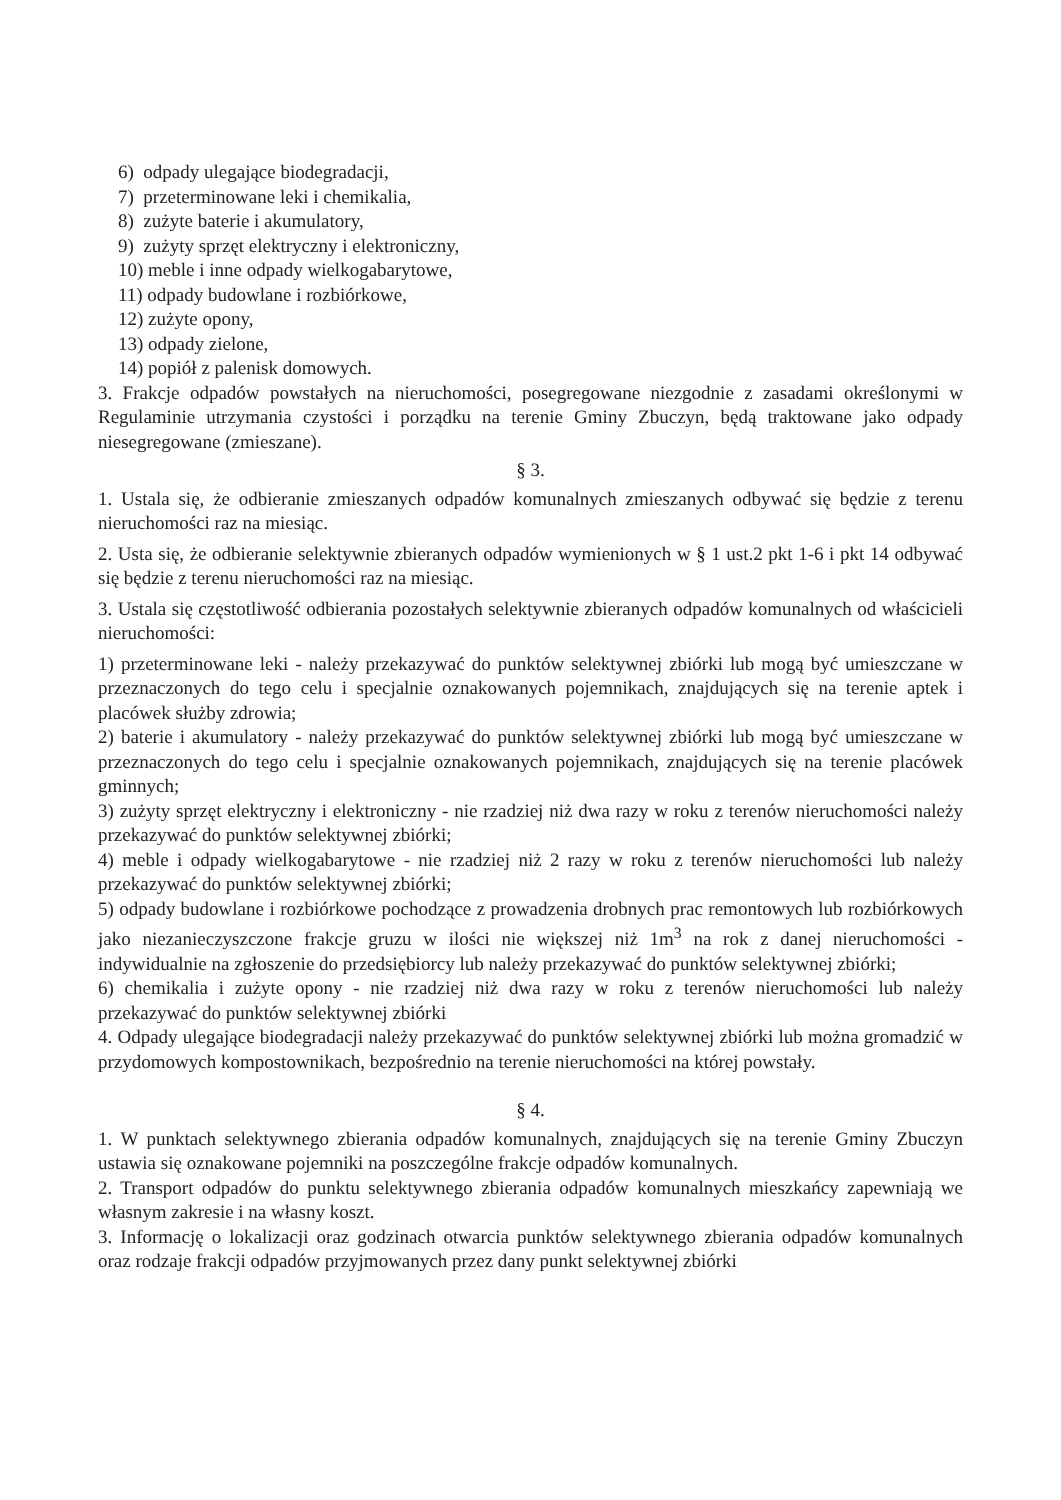6) odpady ulegające biodegradacji,
7) przeterminowane leki i chemikalia,
8) zużyte baterie i akumulatory,
9) zużyty sprzęt elektryczny i elektroniczny,
10) meble i inne odpady wielkogabarytowe,
11) odpady budowlane i rozbiórkowe,
12) zużyte opony,
13) odpady zielone,
14) popiół z palenisk domowych.
3. Frakcje odpadów powstałych na nieruchomości, posegregowane niezgodnie z zasadami określonymi w Regulaminie utrzymania czystości i porządku na terenie Gminy Zbuczyn, będą traktowane jako odpady niesegregowane (zmieszane).
§ 3.
1. Ustala się, że odbieranie zmieszanych odpadów komunalnych zmieszanych odbywać się będzie z terenu nieruchomości raz na miesiąc.
2. Usta się, że odbieranie selektywnie zbieranych odpadów wymienionych w § 1 ust.2 pkt 1-6 i pkt 14 odbywać się będzie z terenu nieruchomości raz na miesiąc.
3. Ustala się częstotliwość odbierania pozostałych selektywnie zbieranych odpadów komunalnych od właścicieli nieruchomości:
1) przeterminowane leki - należy przekazywać do punktów selektywnej zbiórki lub mogą być umieszczane w przeznaczonych do tego celu i specjalnie oznakowanych pojemnikach, znajdujących się na terenie aptek i placówek służby zdrowia;
2) baterie i akumulatory - należy przekazywać do punktów selektywnej zbiórki lub mogą być umieszczane w przeznaczonych do tego celu i specjalnie oznakowanych pojemnikach, znajdujących się na terenie placówek gminnych;
3) zużyty sprzęt elektryczny i elektroniczny - nie rzadziej niż dwa razy w roku z terenów nieruchomości należy przekazywać do punktów selektywnej zbiórki;
4) meble i odpady wielkogabarytowe - nie rzadziej niż 2 razy w roku z terenów nieruchomości lub należy przekazywać do punktów selektywnej zbiórki;
5) odpady budowlane i rozbiórkowe pochodzące z prowadzenia drobnych prac remontowych lub rozbiórkowych jako niezanieczyszczone frakcje gruzu w ilości nie większej niż 1m<sup>3</sup> na rok z danej nieruchomości - indywidualnie na zgłoszenie do przedsiębiorcy lub należy przekazywać do punktów selektywnej zbiórki;
6) chemikalia i zużyte opony - nie rzadziej niż dwa razy w roku z terenów nieruchomości lub należy przekazywać do punktów selektywnej zbiórki
4. Odpady ulegające biodegradacji należy przekazywać do punktów selektywnej zbiórki lub można gromadzić w przydomowych kompostownikach, bezpośrednio na terenie nieruchomości na której powstały.
§ 4.
1. W punktach selektywnego zbierania odpadów komunalnych, znajdujących się na terenie Gminy Zbuczyn ustawia się oznakowane pojemniki na poszczególne frakcje odpadów komunalnych.
2. Transport odpadów do punktu selektywnego zbierania odpadów komunalnych mieszkańcy zapewniają we własnym zakresie i na własny koszt.
3. Informację o lokalizacji oraz godzinach otwarcia punktów selektywnego zbierania odpadów komunalnych oraz rodzaje frakcji odpadów przyjmowanych przez dany punkt selektywnej zbiórki